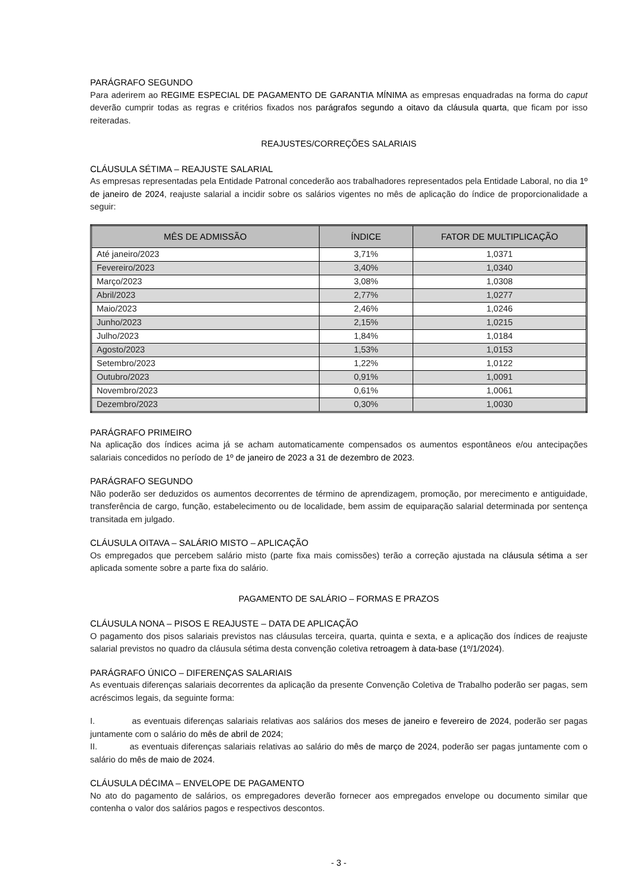PARÁGRAFO SEGUNDO
Para aderirem ao REGIME ESPECIAL DE PAGAMENTO DE GARANTIA MÍNIMA as empresas enquadradas na forma do caput deverão cumprir todas as regras e critérios fixados nos parágrafos segundo a oitavo da cláusula quarta, que ficam por isso reiteradas.
REAJUSTES/CORREÇÕES SALARIAIS
CLÁUSULA SÉTIMA – REAJUSTE SALARIAL
As empresas representadas pela Entidade Patronal concederão aos trabalhadores representados pela Entidade Laboral, no dia 1º de janeiro de 2024, reajuste salarial a incidir sobre os salários vigentes no mês de aplicação do índice de proporcionalidade a seguir:
| MÊS DE ADMISSÃO | ÍNDICE | FATOR DE MULTIPLICAÇÃO |
| --- | --- | --- |
| Até janeiro/2023 | 3,71% | 1,0371 |
| Fevereiro/2023 | 3,40% | 1,0340 |
| Março/2023 | 3,08% | 1,0308 |
| Abril/2023 | 2,77% | 1,0277 |
| Maio/2023 | 2,46% | 1,0246 |
| Junho/2023 | 2,15% | 1,0215 |
| Julho/2023 | 1,84% | 1,0184 |
| Agosto/2023 | 1,53% | 1,0153 |
| Setembro/2023 | 1,22% | 1,0122 |
| Outubro/2023 | 0,91% | 1,0091 |
| Novembro/2023 | 0,61% | 1,0061 |
| Dezembro/2023 | 0,30% | 1,0030 |
PARÁGRAFO PRIMEIRO
Na aplicação dos índices acima já se acham automaticamente compensados os aumentos espontâneos e/ou antecipações salariais concedidos no período de 1º de janeiro de 2023 a 31 de dezembro de 2023.
PARÁGRAFO SEGUNDO
Não poderão ser deduzidos os aumentos decorrentes de término de aprendizagem, promoção, por merecimento e antiguidade, transferência de cargo, função, estabelecimento ou de localidade, bem assim de equiparação salarial determinada por sentença transitada em julgado.
CLÁUSULA OITAVA – SALÁRIO MISTO – APLICAÇÃO
Os empregados que percebem salário misto (parte fixa mais comissões) terão a correção ajustada na cláusula sétima a ser aplicada somente sobre a parte fixa do salário.
PAGAMENTO DE SALÁRIO – FORMAS E PRAZOS
CLÁUSULA NONA – PISOS E REAJUSTE – DATA DE APLICAÇÃO
O pagamento dos pisos salariais previstos nas cláusulas terceira, quarta, quinta e sexta, e a aplicação dos índices de reajuste salarial previstos no quadro da cláusula sétima desta convenção coletiva retroagem à data-base (1º/1/2024).
PARÁGRAFO ÚNICO – DIFERENÇAS SALARIAIS
As eventuais diferenças salariais decorrentes da aplicação da presente Convenção Coletiva de Trabalho poderão ser pagas, sem acréscimos legais, da seguinte forma:
I. as eventuais diferenças salariais relativas aos salários dos meses de janeiro e fevereiro de 2024, poderão ser pagas juntamente com o salário do mês de abril de 2024;
II. as eventuais diferenças salariais relativas ao salário do mês de março de 2024, poderão ser pagas juntamente com o salário do mês de maio de 2024.
CLÁUSULA DÉCIMA – ENVELOPE DE PAGAMENTO
No ato do pagamento de salários, os empregadores deverão fornecer aos empregados envelope ou documento similar que contenha o valor dos salários pagos e respectivos descontos.
- 3 -